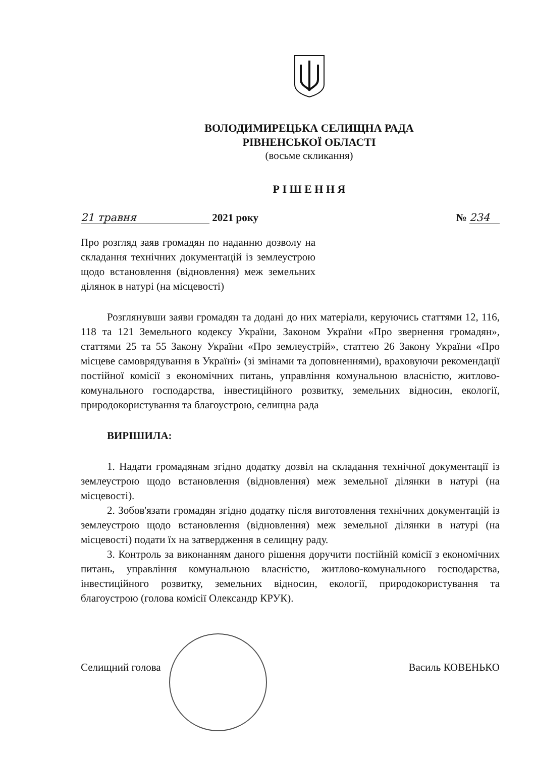ВОЛОДИМИРЕЦЬКА СЕЛИЩНА РАДА
РІВНЕНСЬКОЇ ОБЛАСТІ
(восьме скликання)
Р І Ш Е Н Н Я
21 травня 2021 року № 234
Про розгляд заяв громадян по наданню дозволу на складання технічних документацій із землеустрою щодо встановлення (відновлення) меж земельних ділянок в натурі (на місцевості)
Розглянувши заяви громадян та додані до них матеріали, керуючись статтями 12, 116, 118 та 121 Земельного кодексу України, Законом України «Про звернення громадян», статтями 25 та 55 Закону України «Про землеустрій», статтею 26 Закону України «Про місцеве самоврядування в Україні» (зі змінами та доповненнями), враховуючи рекомендації постійної комісії з економічних питань, управління комунальною власністю, житлово-комунального господарства, інвестиційного розвитку, земельних відносин, екології, природокористування та благоустрою, селищна рада
ВИРІШИЛА:
1. Надати громадянам згідно додатку дозвіл на складання технічної документації із землеустрою щодо встановлення (відновлення) меж земельної ділянки в натурі (на місцевості).
2. Зобов'язати громадян згідно додатку після виготовлення технічних документацій із землеустрою щодо встановлення (відновлення) меж земельної ділянки в натурі (на місцевості) подати їх на затвердження в селищну раду.
3. Контроль за виконанням даного рішення доручити постійній комісії з економічних питань, управління комунальною власністю, житлово-комунального господарства, інвестиційного розвитку, земельних відносин, екології, природокористування та благоустрою (голова комісії Олександр КРУК).
Селищний голова Василь КОВЕНЬКО